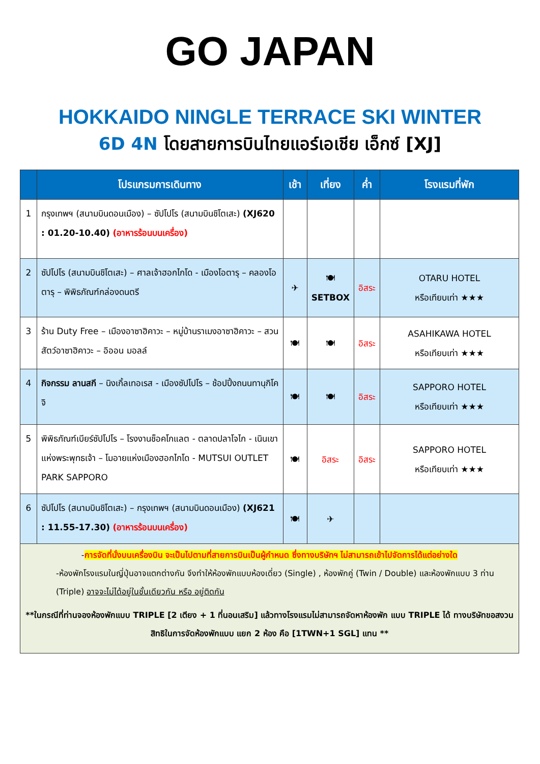GO JAPAN
HOKKAIDO NINGLE TERRACE SKI WINTER
6D 4N โดยสายการบินไทยแอร์เอเชีย เอ็กซ์ [XJ]
| | โปรแกรมการเดินทาง | เช้า | เที่ยง | ค่ำ | โรงแรมที่พัก |
| --- | --- | --- | --- | --- | --- |
| 1 | กรุงเทพฯ (สนามบินดอนเมือง) – ซัปโปโร (สนามบินชิโตเสะ) (XJ620 : 01.20-10.40) (อาหารร้อนบนเครื่อง) | | | | |
| 2 | ซัปโปโร (สนามบินชิโตเสะ) – ศาลเจ้าฮอกไกโด - เมืองโอตารุ – คลองโอตารุ – พิพิธภัณฑ์กล่องดนตรี | ✈ | 🍽 SETBOX | อิสระ | OTARU HOTEL หรือเทียบเท่า ★★★ |
| 3 | ร้าน Duty Free – เมืองอาซาฮิคาวะ – หมู่บ้านราเมงอาซาฮิคาวะ – สวนสัตว์อาซาฮิคาวะ – อิออน มอลล์ | 🍽 | 🍽 | อิสระ | ASAHIKAWA HOTEL หรือเทียบเท่า ★★★ |
| 4 | กิจกรรม ลานสกี – นิงเกิ้ลเทอเรส - เมืองซัปโปโร – ช้อปปิ้งถนนทานุกิโคจิ | 🍽 | 🍽 | อิสระ | SAPPORO HOTEL หรือเทียบเท่า ★★★ |
| 5 | พิพิธภัณฑ์เบียร์ซัปโปโร – โรงงานช็อคโกแลต - ตลาดปลาโจไก - เนินเขาแห่งพระพุทธเจ้า – โมอายแห่งเมืองฮอกไกโด - MUTSUI OUTLET PARK SAPPORO | 🍽 | อิสระ | อิสระ | SAPPORO HOTEL หรือเทียบเท่า ★★★ |
| 6 | ซัปโปโร (สนามบินชิโตเสะ) – กรุงเทพฯ (สนามบินดอนเมือง) (XJ621 : 11.55-17.30) (อาหารร้อนบนเครื่อง) | 🍽 | ✈ | | |
| - การจัดที่นั่งบนเครื่องบิน จะเป็นไปตามที่สายการบินเป็นผู้กำหนด ซึ่งทางบริษัทฯ ไม่สามารถเข้าไปจัดการได้แต่อย่างใด -ห้องพักโรงแรมในญี่ปุ่นอาจแตกต่างกัน จึงทำให้ห้องพักแบบห้องเดี่ยว (Single) , ห้องพักคู่ (Twin / Double) และห้องพักแบบ 3 ท่าน (Triple) อาจจะไม่ได้อยู่ในชั้นเดียวกัน หรือ อยู่ติดกัน **ในกรณีที่ท่านจองห้องพักแบบ TRIPLE [2 เตียง + 1 ที่นอนเสริม] แล้วทางโรงแรมไม่สามารถจัดหาห้องพัก แบบ TRIPLE ได้ ทางบริษัทขอสงวนสิทธิในการจัดห้องพักแบบ แยก 2 ห้อง คือ [1TWN+1 SGL] แทน ** | | | | | |